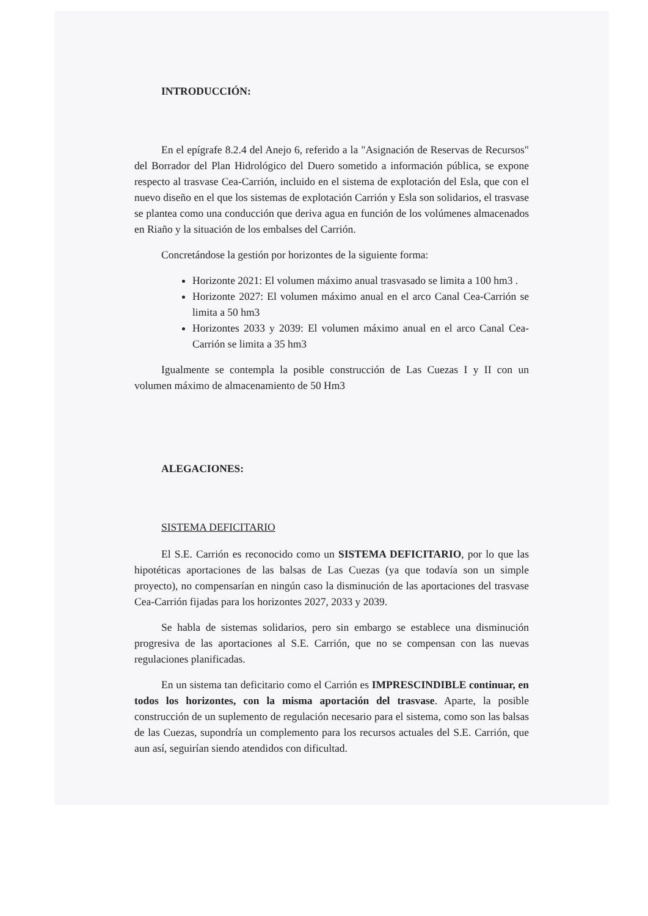INTRODUCCIÓN:
En el epígrafe 8.2.4 del Anejo 6, referido a la "Asignación de Reservas de Recursos" del Borrador del Plan Hidrológico del Duero sometido a información pública, se expone respecto al trasvase Cea-Carrión, incluido en el sistema de explotación del Esla, que con el nuevo diseño en el que los sistemas de explotación Carrión y Esla son solidarios, el trasvase se plantea como una conducción que deriva agua en función de los volúmenes almacenados en Riaño y la situación de los embalses del Carrión.
Concretándose la gestión por horizontes de la siguiente forma:
Horizonte 2021: El volumen máximo anual trasvasado se limita a 100 hm3 .
Horizonte 2027: El volumen máximo anual en el arco Canal Cea-Carrión se limita a 50 hm3
Horizontes 2033 y 2039: El volumen máximo anual en el arco Canal Cea-Carrión se limita a 35 hm3
Igualmente se contempla la posible construcción de Las Cuezas I y II con un volumen máximo de almacenamiento de 50 Hm3
ALEGACIONES:
SISTEMA DEFICITARIO
El S.E. Carrión es reconocido como un SISTEMA DEFICITARIO, por lo que las hipotéticas aportaciones de las balsas de Las Cuezas (ya que todavía son un simple proyecto), no compensarían en ningún caso la disminución de las aportaciones del trasvase Cea-Carrión fijadas para los horizontes 2027, 2033 y 2039.
Se habla de sistemas solidarios, pero sin embargo se establece una disminución progresiva de las aportaciones al S.E. Carrión, que no se compensan con las nuevas regulaciones planificadas.
En un sistema tan deficitario como el Carrión es IMPRESCINDIBLE continuar, en todos los horizontes, con la misma aportación del trasvase. Aparte, la posible construcción de un suplemento de regulación necesario para el sistema, como son las balsas de las Cuezas, supondría un complemento para los recursos actuales del S.E. Carrión, que aun así, seguirían siendo atendidos con dificultad.